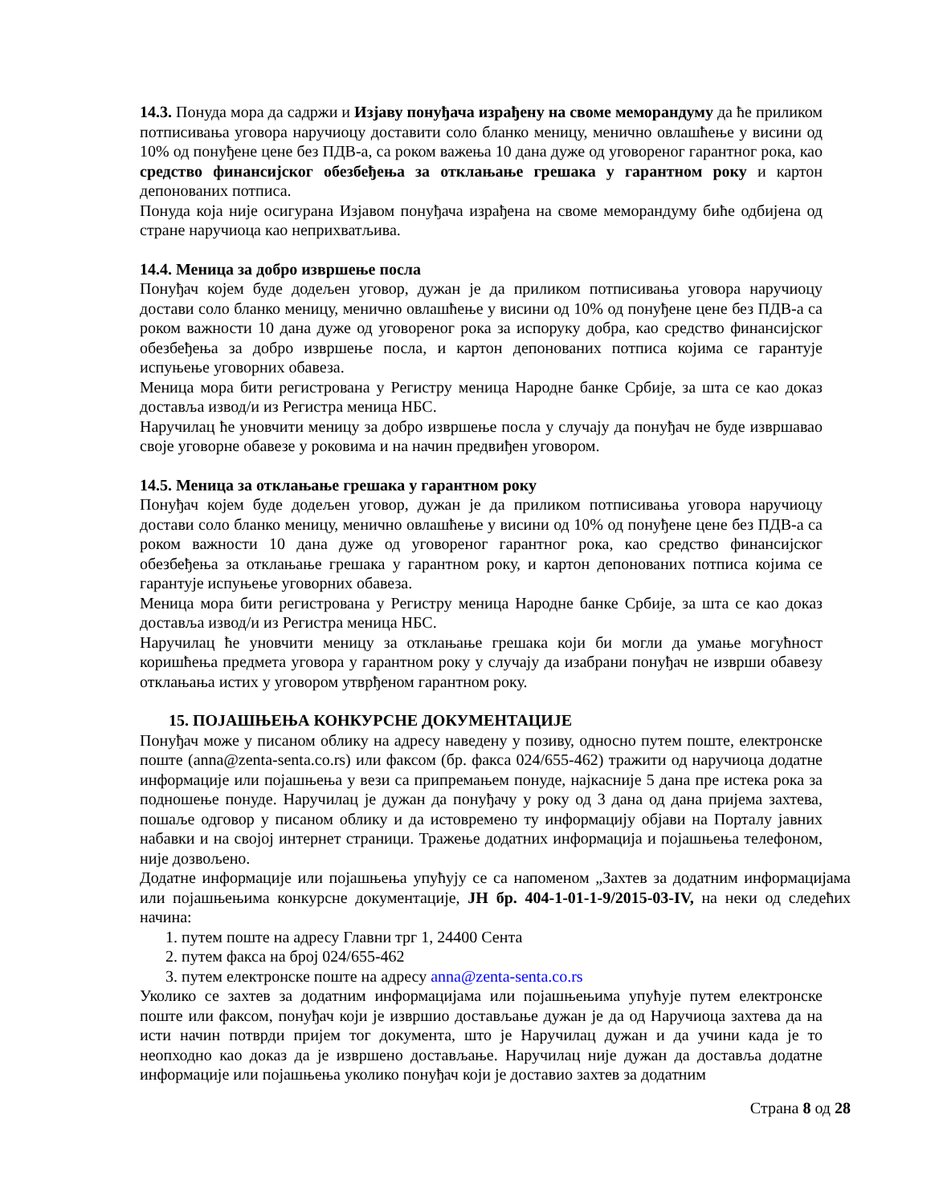14.3. Понуда мора да садржи и Изјаву понуђача израђену на своме меморандуму да ће приликом потписивања уговора наручиоцу доставити соло бланко меницу, менично овлашћење у висини од 10% од понуђене цене без ПДВ-а, са роком важења 10 дана дуже од уговореног гарантног рока, као средство финансијског обезбеђења за отклањање грешака у гарантном року и картон депонованих потписа.
Понуда која није осигурана Изјавом понуђача израђена на своме меморандуму биће одбијена од стране наручиоца као неприхватљива.
14.4. Меница за добро извршење посла
Понуђач којем буде додељен уговор, дужан је да приликом потписивања уговора наручиоцу достави соло бланко меницу, менично овлашћење у висини од 10% од понуђене цене без ПДВ-а са роком важности 10 дана дуже од уговореног рока за испоруку добра, као средство финансијског обезбеђења за добро извршење посла, и картон депонованих потписа којима се гарантује испуњење уговорних обавеза.
Меница мора бити регистрована у Регистру меница Народне банке Србије, за шта се као доказ доставља извод/и из Регистра меница НБС.
Наручилац ће уновчити меницу за добро извршење посла у случају да понуђач не буде извршавао своје уговорне обавезе у роковима и на начин предвиђен уговором.
14.5. Меница за отклањање грешака у гарантном року
Понуђач којем буде додељен уговор, дужан је да приликом потписивања уговора наручиоцу достави соло бланко меницу, менично овлашћење у висини од 10% од понуђене цене без ПДВ-а са роком важности 10 дана дуже од уговореног гарантног рока, као средство финансијског обезбеђења за отклањање грешака у гарантном року, и картон депонованих потписа којима се гарантује испуњење уговорних обавеза.
Меница мора бити регистрована у Регистру меница Народне банке Србије, за шта се као доказ доставља извод/и из Регистра меница НБС.
Наручилац ће уновчити меницу за отклањање грешака који би могли да умање могућност коришћења предмета уговора у гарантном року у случају да изабрани понуђач не изврши обавезу отклањања истих у уговором утврђеном гарантном року.
15. ПОЈАШЊЕЊА КОНКУРСНЕ ДОКУМЕНТАЦИЈЕ
Понуђач може у писаном облику на адресу наведену у позиву, односно путем поште, електронске поште (anna@zenta-senta.co.rs) или факсом (бр. факса 024/655-462) тражити од наручиоца додатне информације или појашњења у вези са припремањем понуде, најкасније 5 дана пре истека рока за подношење понуде. Наручилац је дужан да понуђачу у року од 3 дана од дана пријема захтева, пошаље одговор у писаном облику и да истовремено ту информацију објави на Порталу јавних набавки и на својој интернет страници. Тражење додатних информација и појашњења телефоном, није дозвољено.
Додатне информације или појашњења упућују се са напоменом „Захтев за додатним информацијама или појашњењима конкурсне документације, ЈН бр. 404-1-01-1-9/2015-03-IV, на неки од следећих начина:
1. путем поште на адресу Главни трг 1, 24400 Сента
2. путем факса на број 024/655-462
3. путем електронске поште на адресу anna@zenta-senta.co.rs
Уколико се захтев за додатним информацијама или појашњењима упућује путем електронске поште или факсом, понуђач који је извршио достављање дужан је да од Наручиоца захтева да на исти начин потврди пријем тог документа, што је Наручилац дужан и да учини када је то неопходно као доказ да је извршено достављање. Наручилац није дужан да доставља додатне информације или појашњења уколико понуђач који је доставио захтев за додатним
Страна 8 од 28